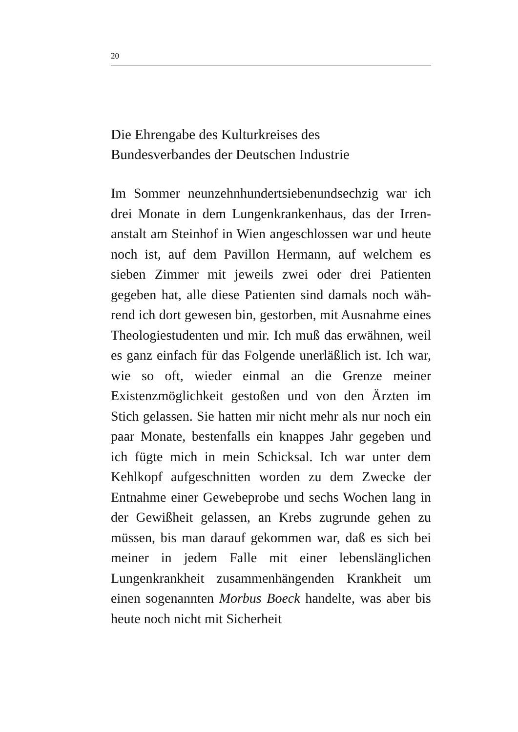20
Die Ehrengabe des Kulturkreises des
Bundesverbandes der Deutschen Industrie
Im Sommer neunzehnhundertsiebenundsechzig war ich drei Monate in dem Lungenkrankenhaus, das der Irren­anstalt am Steinhof in Wien angeschlossen war und heute noch ist, auf dem Pavillon Hermann, auf welchem es sieben Zimmer mit jeweils zwei oder drei Patienten gegeben hat, alle diese Patienten sind damals noch wäh­rend ich dort gewesen bin, gestorben, mit Ausnahme eines Theologiestudenten und mir. Ich muß das erwäh­nen, weil es ganz einfach für das Folgende unerläßlich ist. Ich war, wie so oft, wieder einmal an die Grenze meiner Existenzmöglichkeit gestoßen und von den Ärz­ten im Stich gelassen. Sie hatten mir nicht mehr als nur noch ein paar Monate, bestenfalls ein knappes Jahr ge­geben und ich fügte mich in mein Schicksal. Ich war unter dem Kehlkopf aufgeschnitten worden zu dem Zwecke der Entnahme einer Gewebeprobe und sechs Wochen lang in der Gewißheit gelassen, an Krebs zu­grunde gehen zu müssen, bis man darauf gekommen war, daß es sich bei meiner in jedem Falle mit einer lebenslänglichen Lungenkrankheit zusammenhängen­den Krankheit um einen sogenannten Morbus Boeck handelte, was aber bis heute noch nicht mit Sicherheit